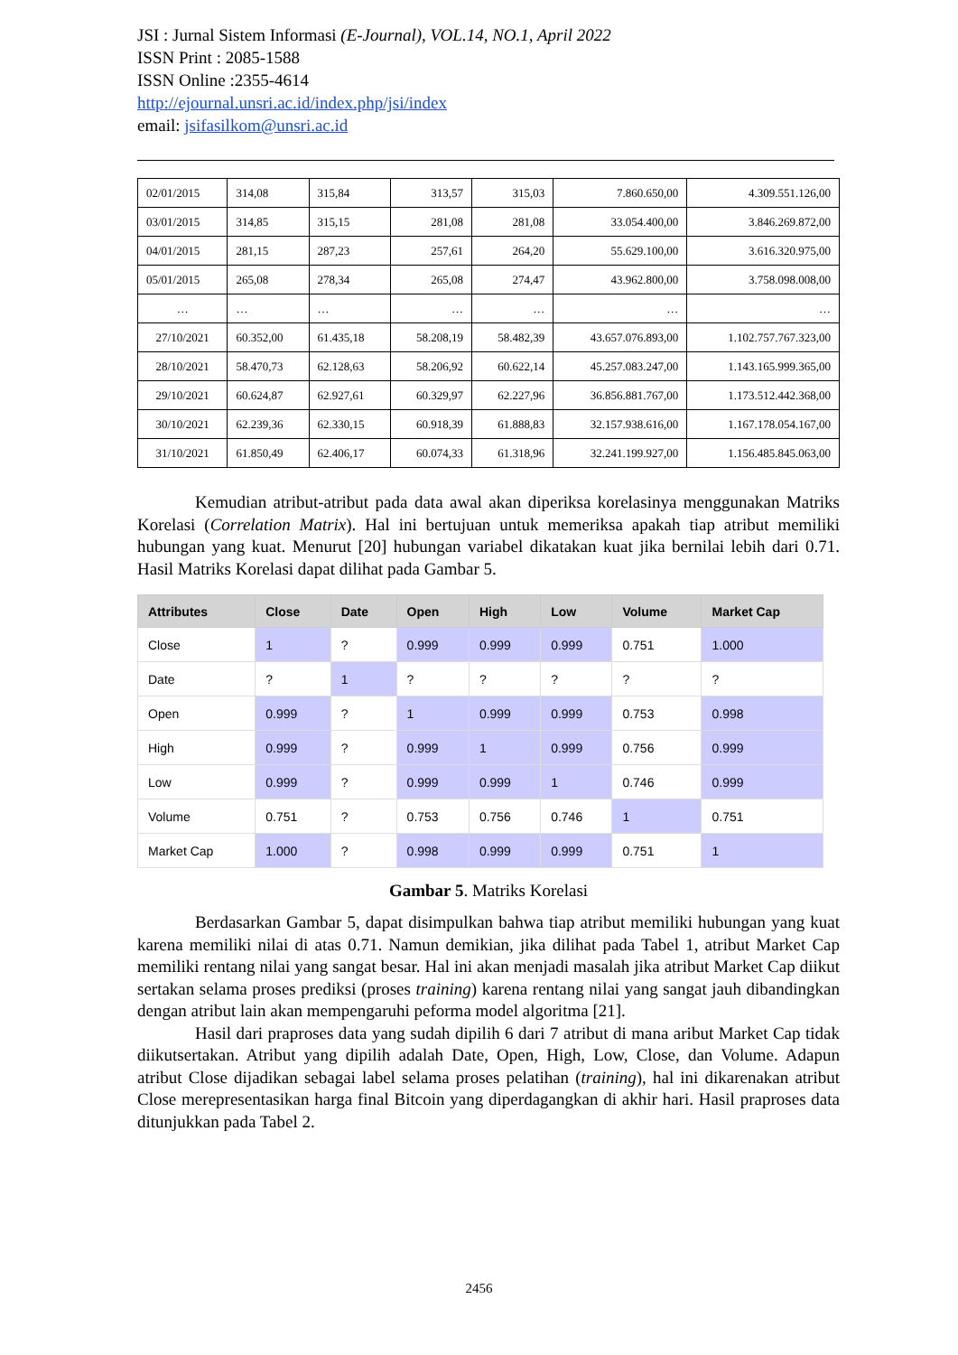JSI : Jurnal Sistem Informasi (E-Journal), VOL.14, NO.1, April 2022
ISSN Print : 2085-1588
ISSN Online :2355-4614
http://ejournal.unsri.ac.id/index.php/jsi/index
email: jsifasilkom@unsri.ac.id
| 02/01/2015 | 314,08 | 315,84 | 313,57 | 315,03 | 7.860.650,00 | 4.309.551.126,00 |
| 03/01/2015 | 314,85 | 315,15 | 281,08 | 281,08 | 33.054.400,00 | 3.846.269.872,00 |
| 04/01/2015 | 281,15 | 287,23 | 257,61 | 264,20 | 55.629.100,00 | 3.616.320.975,00 |
| 05/01/2015 | 265,08 | 278,34 | 265,08 | 274,47 | 43.962.800,00 | 3.758.098.008,00 |
| … | … | … | … | … | … | … |
| 27/10/2021 | 60.352,00 | 61.435,18 | 58.208,19 | 58.482,39 | 43.657.076.893,00 | 1.102.757.767.323,00 |
| 28/10/2021 | 58.470,73 | 62.128,63 | 58.206,92 | 60.622,14 | 45.257.083.247,00 | 1.143.165.999.365,00 |
| 29/10/2021 | 60.624,87 | 62.927,61 | 60.329,97 | 62.227,96 | 36.856.881.767,00 | 1.173.512.442.368,00 |
| 30/10/2021 | 62.239,36 | 62.330,15 | 60.918,39 | 61.888,83 | 32.157.938.616,00 | 1.167.178.054.167,00 |
| 31/10/2021 | 61.850,49 | 62.406,17 | 60.074,33 | 61.318,96 | 32.241.199.927,00 | 1.156.485.845.063,00 |
Kemudian atribut-atribut pada data awal akan diperiksa korelasinya menggunakan Matriks Korelasi (Correlation Matrix). Hal ini bertujuan untuk memeriksa apakah tiap atribut memiliki hubungan yang kuat. Menurut [20] hubungan variabel dikatakan kuat jika bernilai lebih dari 0.71. Hasil Matriks Korelasi dapat dilihat pada Gambar 5.
| Attributes | Close | Date | Open | High | Low | Volume | Market Cap |
| --- | --- | --- | --- | --- | --- | --- | --- |
| Close | 1 | ? | 0.999 | 0.999 | 0.999 | 0.751 | 1.000 |
| Date | ? | 1 | ? | ? | ? | ? | ? |
| Open | 0.999 | ? | 1 | 0.999 | 0.999 | 0.753 | 0.998 |
| High | 0.999 | ? | 0.999 | 1 | 0.999 | 0.756 | 0.999 |
| Low | 0.999 | ? | 0.999 | 0.999 | 1 | 0.746 | 0.999 |
| Volume | 0.751 | ? | 0.753 | 0.756 | 0.746 | 1 | 0.751 |
| Market Cap | 1.000 | ? | 0.998 | 0.999 | 0.999 | 0.751 | 1 |
Gambar 5. Matriks Korelasi
Berdasarkan Gambar 5, dapat disimpulkan bahwa tiap atribut memiliki hubungan yang kuat karena memiliki nilai di atas 0.71. Namun demikian, jika dilihat pada Tabel 1, atribut Market Cap memiliki rentang nilai yang sangat besar. Hal ini akan menjadi masalah jika atribut Market Cap diikut sertakan selama proses prediksi (proses training) karena rentang nilai yang sangat jauh dibandingkan dengan atribut lain akan mempengaruhi peforma model algoritma [21].
Hasil dari praproses data yang sudah dipilih 6 dari 7 atribut di mana aribut Market Cap tidak diikutsertakan. Atribut yang dipilih adalah Date, Open, High, Low, Close, dan Volume. Adapun atribut Close dijadikan sebagai label selama proses pelatihan (training), hal ini dikarenakan atribut Close merepresentasikan harga final Bitcoin yang diperdagangkan di akhir hari. Hasil praproses data ditunjukkan pada Tabel 2.
2456